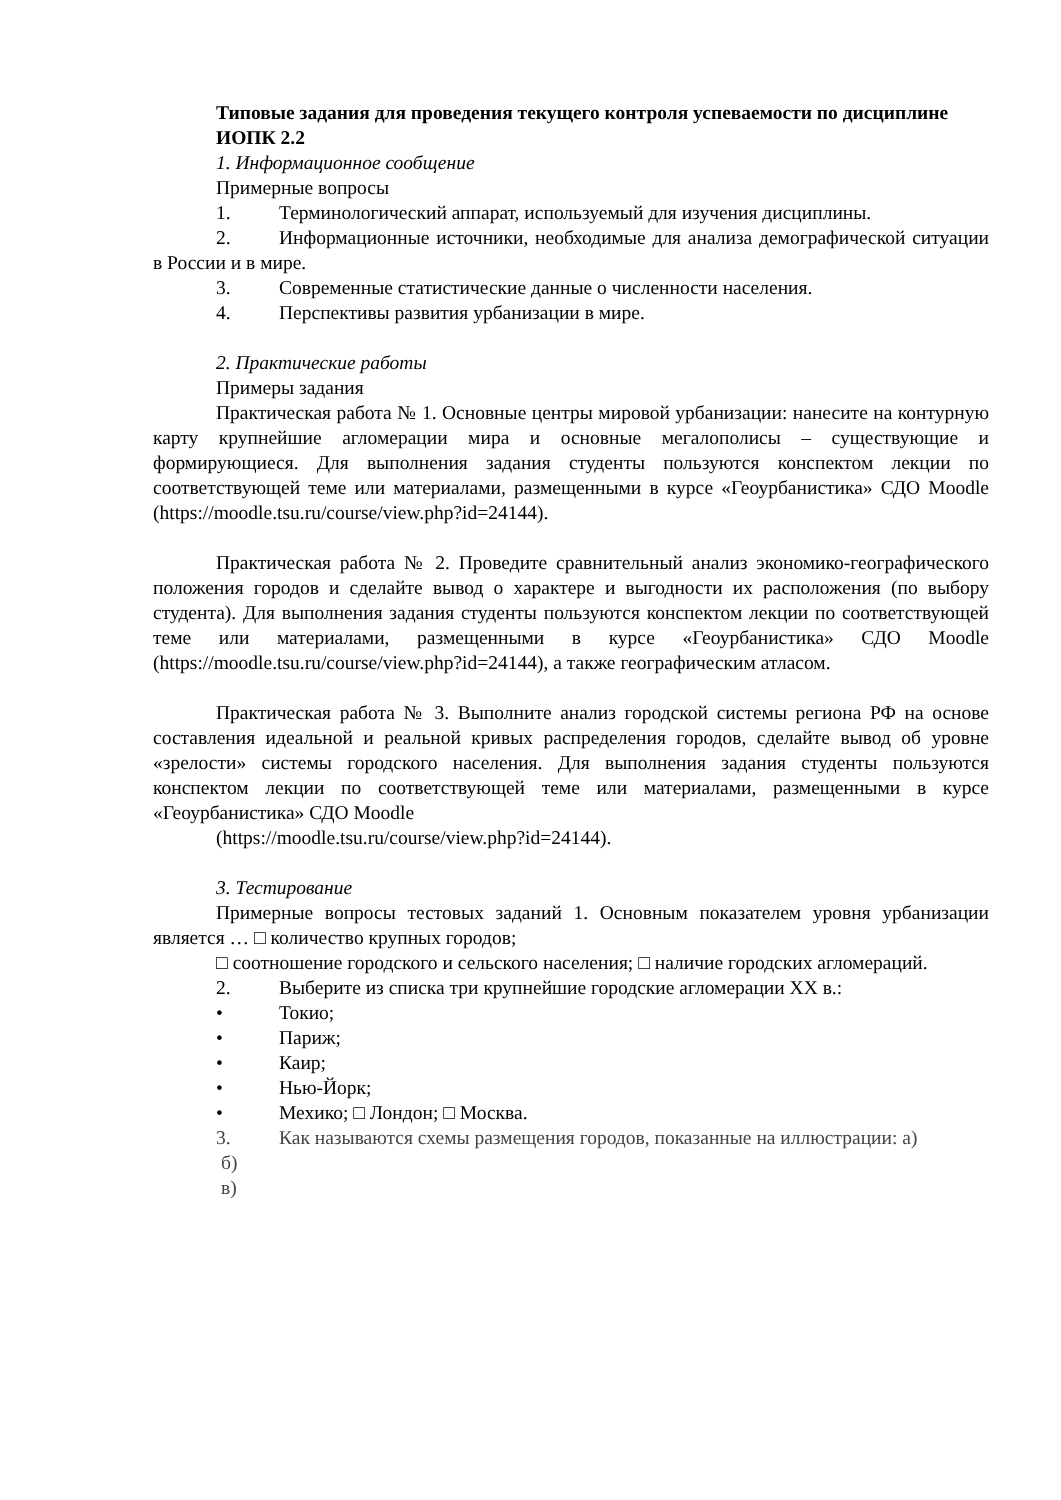Типовые задания для проведения текущего контроля успеваемости по дисциплине
ИОПК 2.2
1. Информационное сообщение
Примерные вопросы
1. Терминологический аппарат, используемый для изучения дисциплины.
2. Информационные источники, необходимые для анализа демографической ситуации в России и в мире.
3. Современные статистические данные о численности населения.
4. Перспективы развития урбанизации в мире.
2. Практические работы
Примеры задания
Практическая работа № 1. Основные центры мировой урбанизации: нанесите на контурную карту крупнейшие агломерации мира и основные мегалополисы – существующие и формирующиеся. Для выполнения задания студенты пользуются конспектом лекции по соответствующей теме или материалами, размещенными в курсе «Геоурбанистика» СДО Moodle (https://moodle.tsu.ru/course/view.php?id=24144).
Практическая работа № 2. Проведите сравнительный анализ экономико-географического положения городов и сделайте вывод о характере и выгодности их расположения (по выбору студента). Для выполнения задания студенты пользуются конспектом лекции по соответствующей теме или материалами, размещенными в курсе «Геоурбанистика» СДО Moodle (https://moodle.tsu.ru/course/view.php?id=24144), а также географическим атласом.
Практическая работа № 3. Выполните анализ городской системы региона РФ на основе составления идеальной и реальной кривых распределения городов, сделайте вывод об уровне «зрелости» системы городского населения. Для выполнения задания студенты пользуются конспектом лекции по соответствующей теме или материалами, размещенными в курсе «Геоурбанистика» СДО Moodle
(https://moodle.tsu.ru/course/view.php?id=24144).
3. Тестирование
Примерные вопросы тестовых заданий 1. Основным показателем уровня урбанизации является … □ количество крупных городов;
□ соотношение городского и сельского населения; □ наличие городских агломераций.
2. Выберите из списка три крупнейшие городские агломерации XX в.:
• Токио;
• Париж;
• Каир;
• Нью-Йорк;
• Мехико; □ Лондон; □ Москва.
3. Как называются схемы размещения городов, показанные на иллюстрации: а)
б)
в)